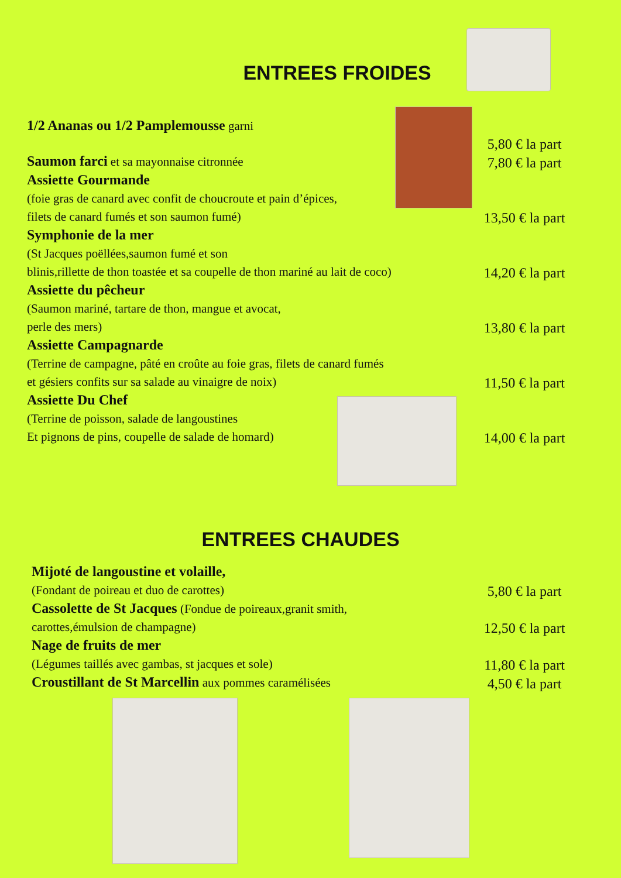ENTREES FROIDES
1/2 Ananas ou 1/2 Pamplemousse garni
5,80 € la part
Saumon farci et sa mayonnaise citronnée
7,80 € la part
Assiette Gourmande
(foie gras de canard avec confit de choucroute et pain d’épices,
filets de canard fumés et son saumon fumé)
13,50 € la part
Symphonie de la mer
(St Jacques poëllées,saumon fumé et son
blinis,rillette de thon toastée et sa coupelle de thon mariné au lait de coco)
14,20 € la part
Assiette du pêcheur
(Saumon mariné, tartare de thon, mangue et avocat,
perle des mers)
13,80 € la part
Assiette Campagnarde
(Terrine de campagne, pâté en croûte au foie gras, filets de canard fumés
et gésiers confits sur sa salade au vinaigre de noix)
11,50 € la part
Assiette Du Chef
(Terrine de poisson, salade de langoustines
Et pignons de pins, coupelle de salade de homard)
14,00 € la part
ENTREES CHAUDES
Mijoté de langoustine et volaille,
(Fondant de poireau et duo de carottes)
5,80 € la part
Cassolette de St Jacques (Fondue de poireaux,granit smith,
carottes,émulsion de champagne)
12,50 € la part
Nage de fruits de mer
(Légumes taillés avec gambas, st jacques et sole)
11,80 € la part
Croustillant de St Marcellin aux pommes caramélisées
4,50 € la part